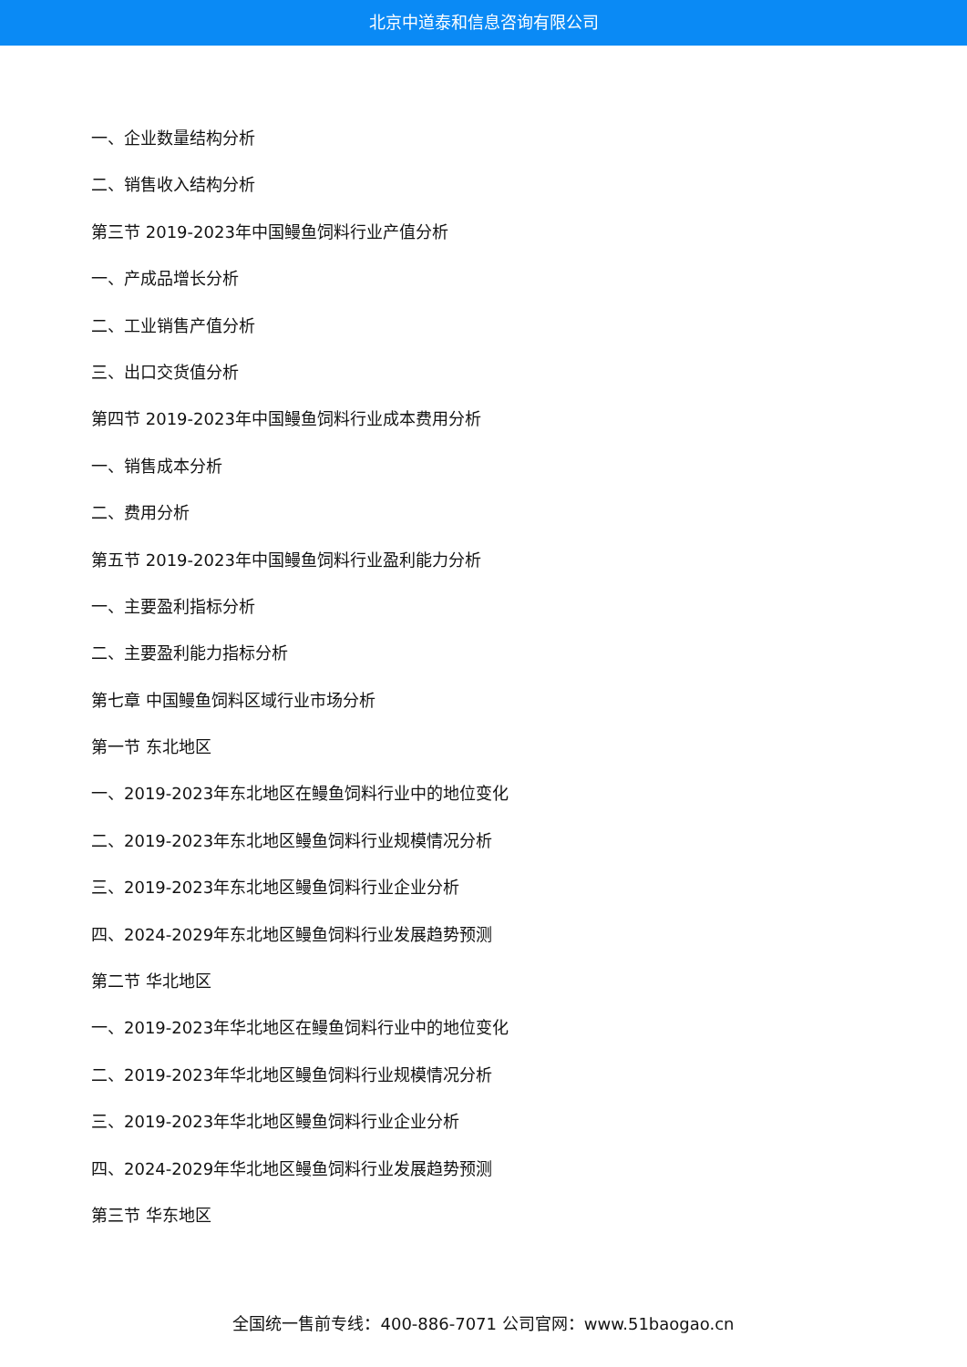北京中道泰和信息咨询有限公司
一、企业数量结构分析
二、销售收入结构分析
第三节 2019-2023年中国鳗鱼饲料行业产值分析
一、产成品增长分析
二、工业销售产值分析
三、出口交货值分析
第四节 2019-2023年中国鳗鱼饲料行业成本费用分析
一、销售成本分析
二、费用分析
第五节 2019-2023年中国鳗鱼饲料行业盈利能力分析
一、主要盈利指标分析
二、主要盈利能力指标分析
第七章 中国鳗鱼饲料区域行业市场分析
第一节 东北地区
一、2019-2023年东北地区在鳗鱼饲料行业中的地位变化
二、2019-2023年东北地区鳗鱼饲料行业规模情况分析
三、2019-2023年东北地区鳗鱼饲料行业企业分析
四、2024-2029年东北地区鳗鱼饲料行业发展趋势预测
第二节 华北地区
一、2019-2023年华北地区在鳗鱼饲料行业中的地位变化
二、2019-2023年华北地区鳗鱼饲料行业规模情况分析
三、2019-2023年华北地区鳗鱼饲料行业企业分析
四、2024-2029年华北地区鳗鱼饲料行业发展趋势预测
第三节 华东地区
全国统一售前专线：400-886-7071 公司官网：www.51baogao.cn